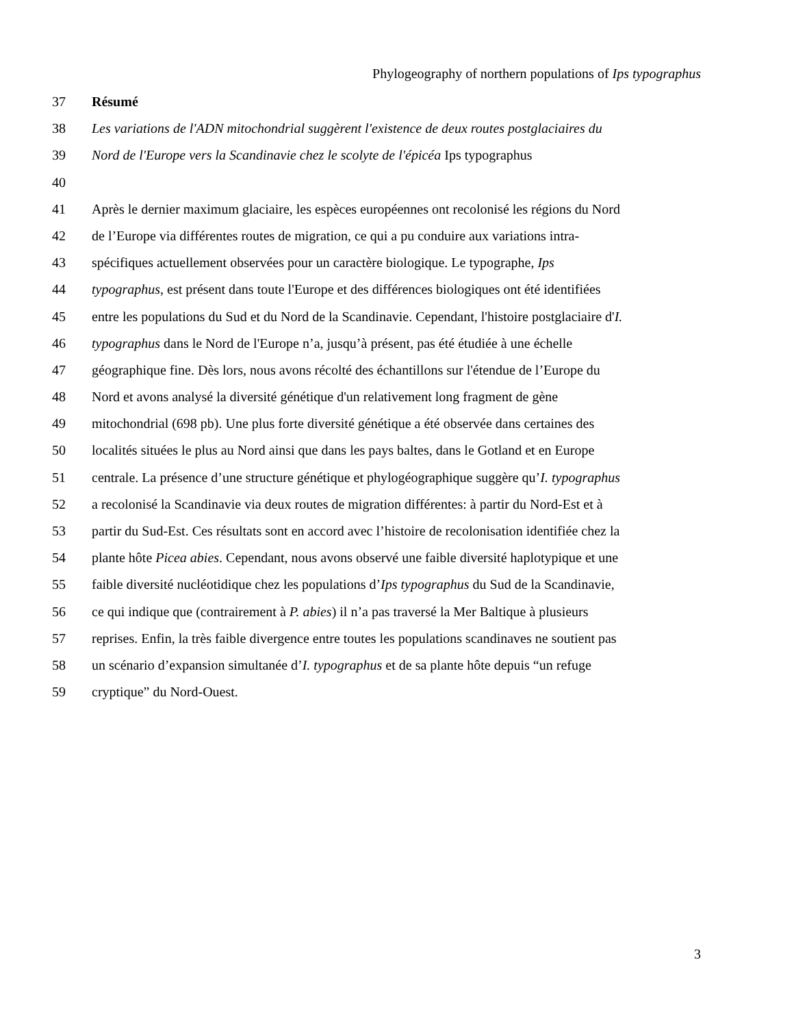Phylogeography of northern populations of Ips typographus
37 Résumé
38 Les variations de l'ADN mitochondrial suggèrent l'existence de deux routes postglaciaires du
39 Nord de l'Europe vers la Scandinavie chez le scolyte de l'épicéa Ips typographus
40
41 Après le dernier maximum glaciaire, les espèces européennes ont recolonisé les régions du Nord
42 de l’Europe via différentes routes de migration, ce qui a pu conduire aux variations intra-
43 spécifiques actuellement observées pour un caractère biologique. Le typographe, Ips
44 typographus, est présent dans toute l'Europe et des différences biologiques ont été identifiées
45 entre les populations du Sud et du Nord de la Scandinavie. Cependant, l'histoire postglaciaire d'I.
46 typographus dans le Nord de l'Europe n’a, jusqu’à présent, pas été étudiée à une échelle
47 géographique fine. Dès lors, nous avons récolté des échantillons sur l'étendue de l’Europe du
48 Nord et avons analysé la diversité génétique d'un relativement long fragment de gène
49 mitochondrial (698 pb). Une plus forte diversité génétique a été observée dans certaines des
50 localités situées le plus au Nord ainsi que dans les pays baltes, dans le Gotland et en Europe
51 centrale. La présence d’une structure génétique et phylogéographique suggère qu’I. typographus
52 a recolonisé la Scandinavie via deux routes de migration différentes: à partir du Nord-Est et à
53 partir du Sud-Est. Ces résultats sont en accord avec l’histoire de recolonisation identifiée chez la
54 plante hôte Picea abies. Cependant, nous avons observé une faible diversité haplotypique et une
55 faible diversité nucléotidique chez les populations d’Ips typographus du Sud de la Scandinavie,
56 ce qui indique que (contrairement à P. abies) il n’a pas traversé la Mer Baltique à plusieurs
57 reprises. Enfin, la très faible divergence entre toutes les populations scandinaves ne soutient pas
58 un scénario d’expansion simultanée d’I. typographus et de sa plante hôte depuis “un refuge
59 cryptique” du Nord-Ouest.
3